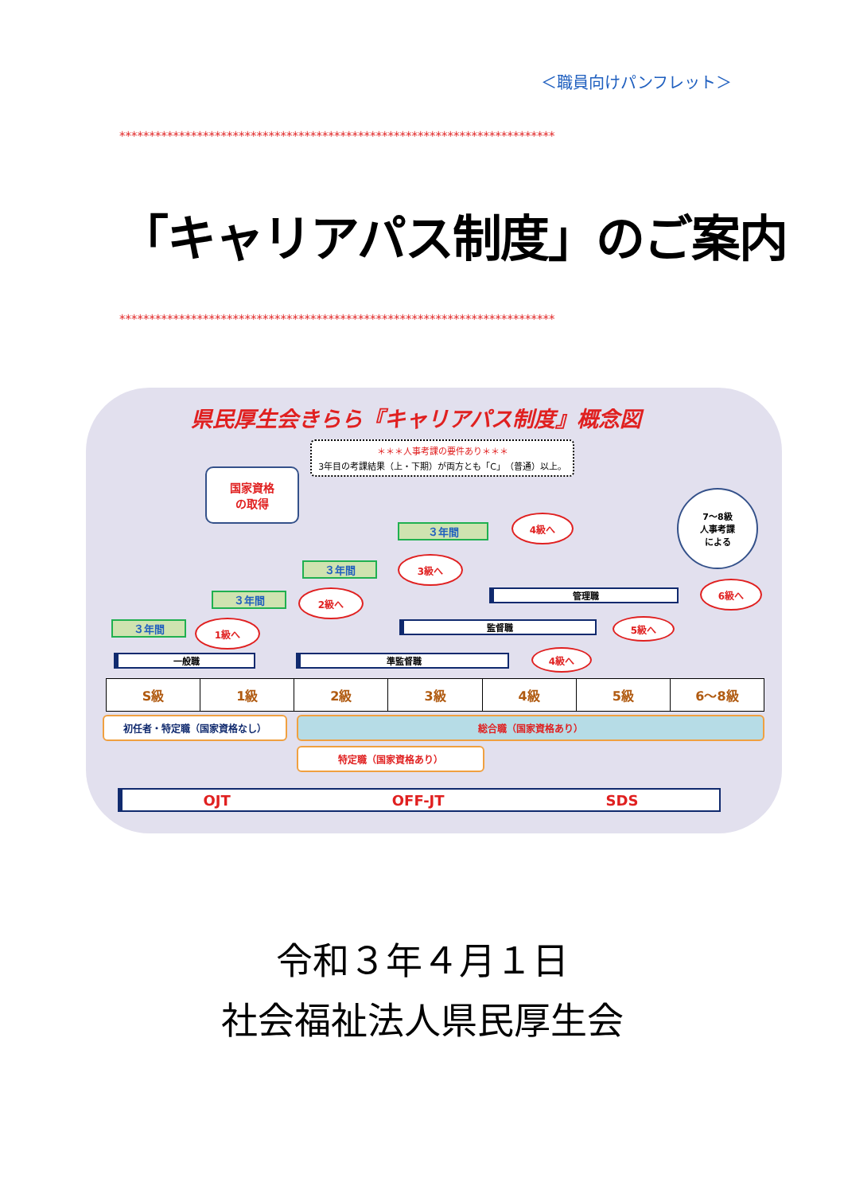＜職員向けパンフレット＞
*************************************************************************
「キャリアパス制度」のご案内
*************************************************************************
県民厚生会きらら『キャリアパス制度』概念図
＊＊＊人事考課の要件あり＊＊＊
3年目の考課結果（上・下期）が両方とも「C」（普通）以上。
国家資格
の取得
7～8級
人事考課
による
３年間
３年間
３年間
３年間
1級へ
2級へ
3級へ
4級へ
4級へ
5級へ
6級へ
一般職 準監督職
監督職
管理職
S級 1級 2級 3級 4級 5級 6～8級
初任者・特定職（国家資格なし） 総合職（国家資格あり）
特定職（国家資格あり）
OJT OFF-JT SDS
令和３年４月１日
社会福祉法人県民厚生会